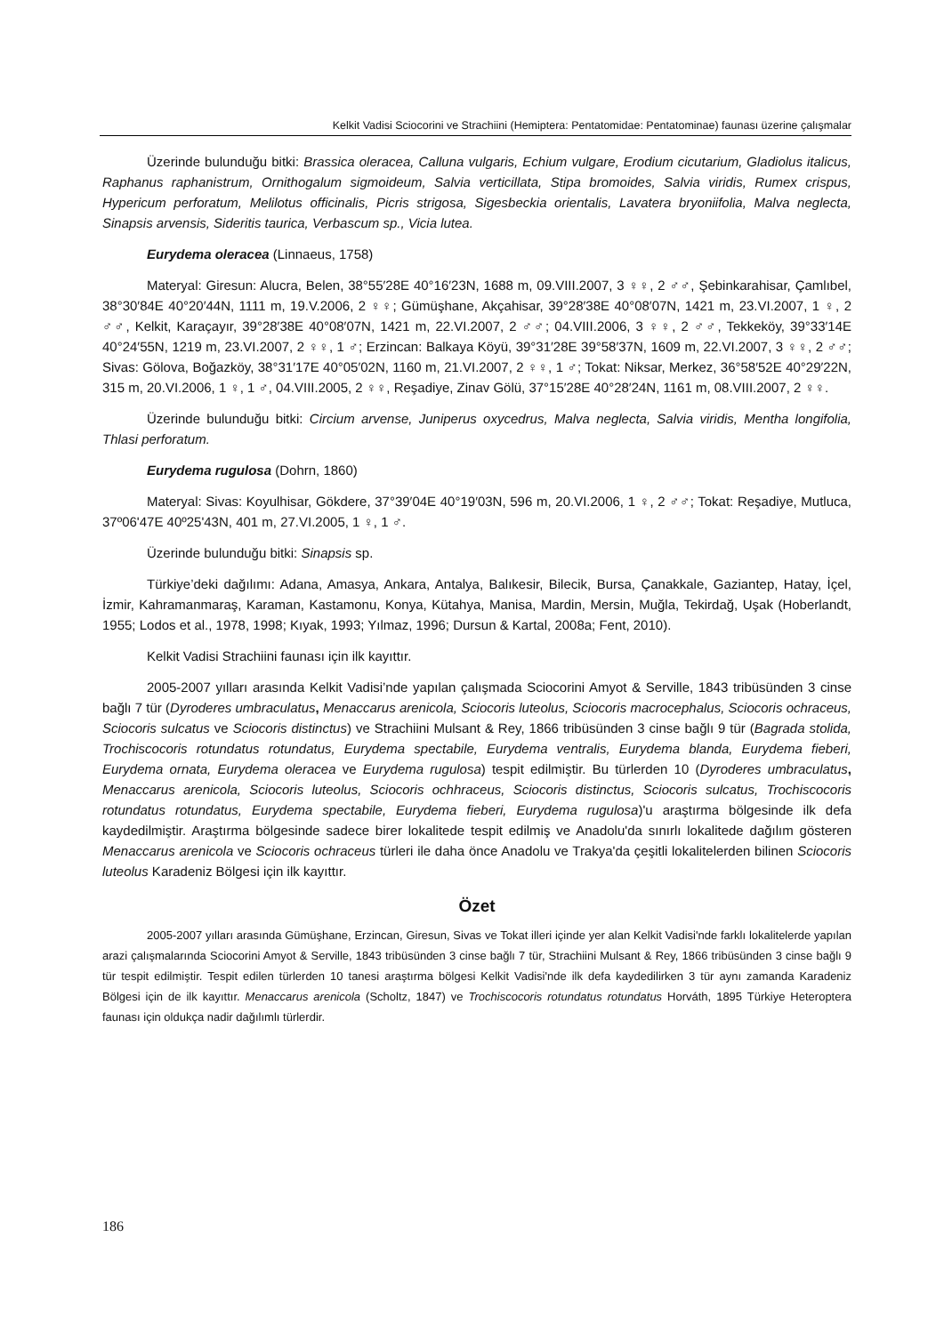Kelkit Vadisi Sciocorini ve Strachiini (Hemiptera: Pentatomidae: Pentatominae) faunası üzerine çalışmalar
Üzerinde bulunduğu bitki: Brassica oleracea, Calluna vulgaris, Echium vulgare, Erodium cicutarium, Gladiolus italicus, Raphanus raphanistrum, Ornithogalum sigmoideum, Salvia verticillata, Stipa bromoides, Salvia viridis, Rumex crispus, Hypericum perforatum, Melilotus officinalis, Picris strigosa, Sigesbeckia orientalis, Lavatera bryoniifolia, Malva neglecta, Sinapsis arvensis, Sideritis taurica, Verbascum sp., Vicia lutea.
Eurydema oleracea (Linnaeus, 1758)
Materyal: Giresun: Alucra, Belen, 38°55′28E 40°16′23N, 1688 m, 09.VIII.2007, 3 ♀♀, 2 ♂♂, Şebinkarahisar, Çamlıbel, 38°30′84E 40°20′44N, 1111 m, 19.V.2006, 2 ♀♀; Gümüşhane, Akçahisar, 39°28′38E 40°08′07N, 1421 m, 23.VI.2007, 1 ♀, 2 ♂♂, Kelkit, Karaçayır, 39°28′38E 40°08′07N, 1421 m, 22.VI.2007, 2 ♂♂; 04.VIII.2006, 3 ♀♀, 2 ♂♂, Tekkeköy, 39°33′14E 40°24′55N, 1219 m, 23.VI.2007, 2 ♀♀, 1 ♂; Erzincan: Balkaya Köyü, 39°31′28E 39°58′37N, 1609 m, 22.VI.2007, 3 ♀♀, 2 ♂♂; Sivas: Gölova, Boğazköy, 38°31′17E 40°05′02N, 1160 m, 21.VI.2007, 2 ♀♀, 1 ♂; Tokat: Niksar, Merkez, 36°58′52E 40°29′22N, 315 m, 20.VI.2006, 1 ♀, 1 ♂, 04.VIII.2005, 2 ♀♀, Reşadiye, Zinav Gölü, 37°15′28E 40°28′24N, 1161 m, 08.VIII.2007, 2 ♀♀.
Üzerinde bulunduğu bitki: Circium arvense, Juniperus oxycedrus, Malva neglecta, Salvia viridis, Mentha longifolia, Thlasi perforatum.
Eurydema rugulosa (Dohrn, 1860)
Materyal: Sivas: Koyulhisar, Gökdere, 37°39′04E 40°19′03N, 596 m, 20.VI.2006, 1 ♀, 2 ♂♂; Tokat: Reşadiye, Mutluca, 37º06'47E 40º25'43N, 401 m, 27.VI.2005, 1 ♀, 1 ♂.
Üzerinde bulunduğu bitki: Sinapsis sp.
Türkiye’deki dağılımı: Adana, Amasya, Ankara, Antalya, Balıkesir, Bilecik, Bursa, Çanakkale, Gaziantep, Hatay, İçel, İzmir, Kahramanmaraş, Karaman, Kastamonu, Konya, Kütahya, Manisa, Mardin, Mersin, Muğla, Tekirdağ, Uşak (Hoberlandt, 1955; Lodos et al., 1978, 1998; Kıyak, 1993; Yılmaz, 1996; Dursun & Kartal, 2008a; Fent, 2010).
Kelkit Vadisi Strachiini faunası için ilk kayıttır.
2005-2007 yılları arasında Kelkit Vadisi’nde yapılan çalışmada Sciocorini Amyot & Serville, 1843 tribüsünden 3 cinse bağlı 7 tür (Dyroderes umbraculatus, Menaccarus arenicola, Sciocoris luteolus, Sciocoris macrocephalus, Sciocoris ochraceus, Sciocoris sulcatus ve Sciocoris distinctus) ve Strachiini Mulsant & Rey, 1866 tribüsünden 3 cinse bağlı 9 tür (Bagrada stolida, Trochiscocoris rotundatus rotundatus, Eurydema spectabile, Eurydema ventralis, Eurydema blanda, Eurydema fieberi, Eurydema ornata, Eurydema oleracea ve Eurydema rugulosa) tespit edilmiştir. Bu türlerden 10 (Dyroderes umbraculatus, Menaccarus arenicola, Sciocoris luteolus, Sciocoris ochhraceus, Sciocoris distinctus, Sciocoris sulcatus, Trochiscocoris rotundatus rotundatus, Eurydema spectabile, Eurydema fieberi, Eurydema rugulosa)'u araştırma bölgesinde ilk defa kaydedilmiştir. Araştırma bölgesinde sadece birer lokalitede tespit edilmiş ve Anadolu'da sınırlı lokalitede dağılım gösteren Menaccarus arenicola ve Sciocoris ochraceus türleri ile daha önce Anadolu ve Trakya'da çeşitli lokalitelerden bilinen Sciocoris luteolus Karadeniz Bölgesi için ilk kayıttır.
Özet
2005-2007 yılları arasında Gümüşhane, Erzincan, Giresun, Sivas ve Tokat illeri içinde yer alan Kelkit Vadisi'nde farklı lokalitelerde yapılan arazi çalışmalarında Sciocorini Amyot & Serville, 1843 tribüsünden 3 cinse bağlı 7 tür, Strachiini Mulsant & Rey, 1866 tribüsünden 3 cinse bağlı 9 tür tespit edilmiştir. Tespit edilen türlerden 10 tanesi araştırma bölgesi Kelkit Vadisi'nde ilk defa kaydedilirken 3 tür aynı zamanda Karadeniz Bölgesi için de ilk kayıttır. Menaccarus arenicola (Scholtz, 1847) ve Trochiscocoris rotundatus rotundatus Horváth, 1895 Türkiye Heteroptera faunası için oldukça nadir dağılımlı türlerdir.
186